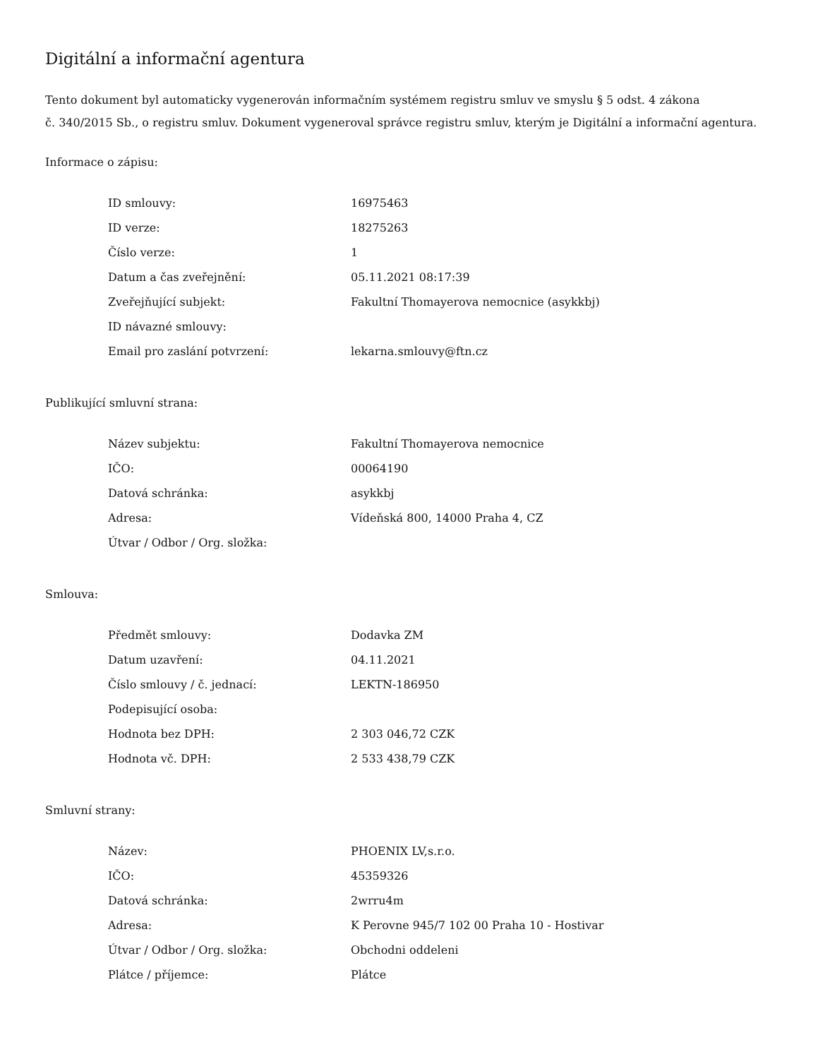Digitální a informační agentura
Tento dokument byl automaticky vygenerován informačním systémem registru smluv ve smyslu § 5 odst. 4 zákona
č. 340/2015 Sb., o registru smluv. Dokument vygeneroval správce registru smluv, kterým je Digitální a informační agentura.
Informace o zápisu:
| ID smlouvy: | 16975463 |
| ID verze: | 18275263 |
| Číslo verze: | 1 |
| Datum a čas zveřejnění: | 05.11.2021 08:17:39 |
| Zveřejňující subjekt: | Fakultní Thomayerova nemocnice (asykkbj) |
| ID návazné smlouvy: | |
| Email pro zaslání potvrzení: | lekarna.smlouvy@ftn.cz |
Publikující smluvní strana:
| Název subjektu: | Fakultní Thomayerova nemocnice |
| IČO: | 00064190 |
| Datová schránka: | asykkbj |
| Adresa: | Vídeňská 800, 14000 Praha 4, CZ |
| Útvar / Odbor / Org. složka: | |
Smlouva:
| Předmět smlouvy: | Dodavka ZM |
| Datum uzavření: | 04.11.2021 |
| Číslo smlouvy / č. jednací: | LEKTN-186950 |
| Podepisující osoba: | |
| Hodnota bez DPH: | 2 303 046,72 CZK |
| Hodnota vč. DPH: | 2 533 438,79 CZK |
Smluvní strany:
| Název: | PHOENIX LV,s.r.o. |
| IČO: | 45359326 |
| Datová schránka: | 2wrru4m |
| Adresa: | K Perovne 945/7 102 00 Praha 10 - Hostivar |
| Útvar / Odbor / Org. složka: | Obchodni oddeleni |
| Plátce / příjemce: | Plátce |